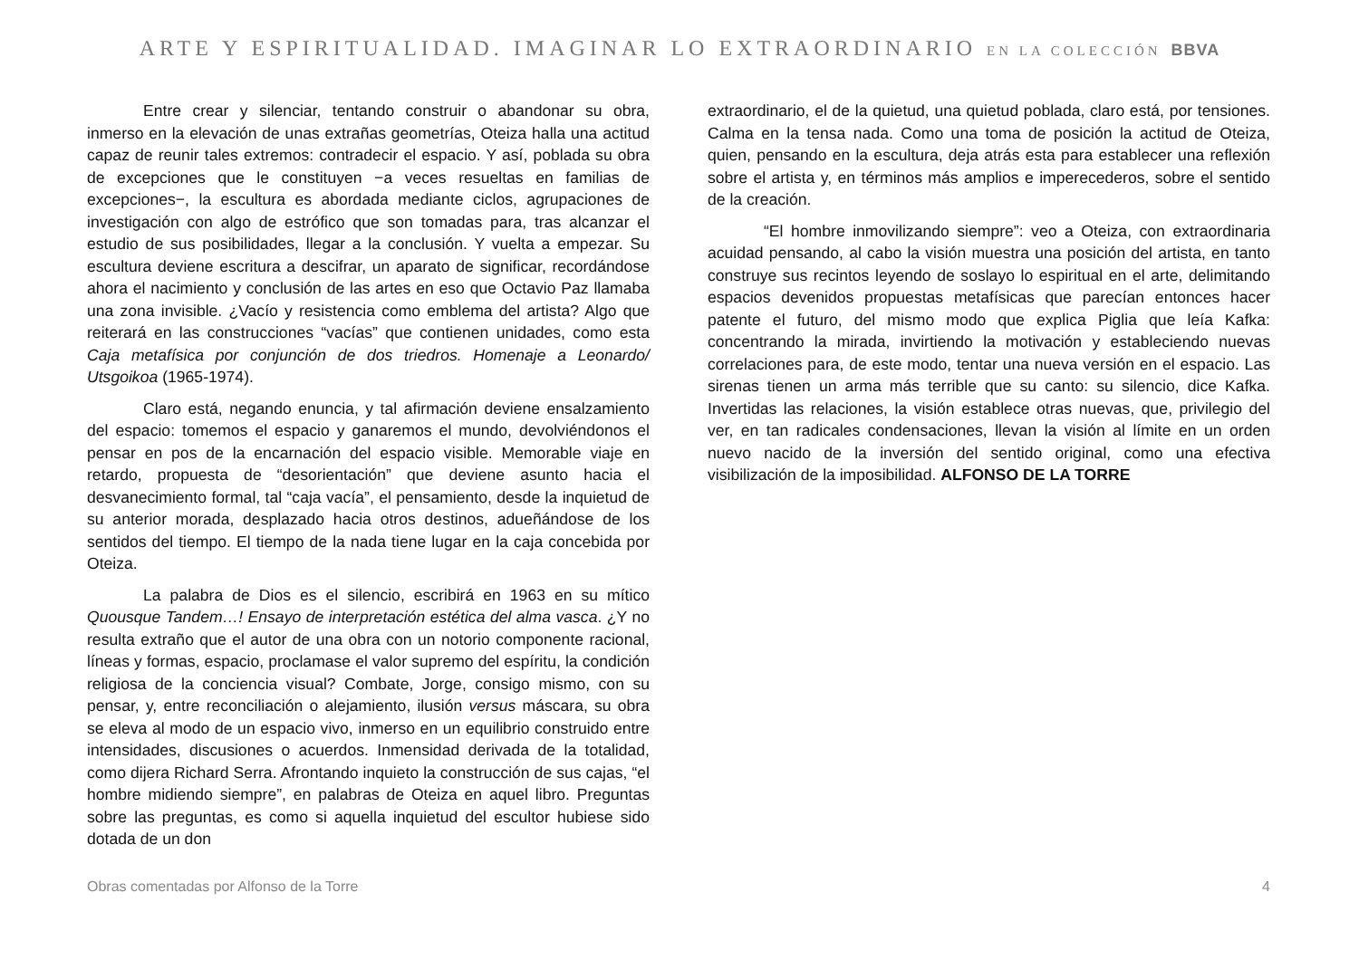ARTE Y ESPIRITUALIDAD. IMAGINAR LO EXTRAORDINARIO EN LA COLECCIÓN BBVA
Entre crear y silenciar, tentando construir o abandonar su obra, inmerso en la elevación de unas extrañas geometrías, Oteiza halla una actitud capaz de reunir tales extremos: contradecir el espacio. Y así, poblada su obra de excepciones que le constituyen −a veces resueltas en familias de excepciones−, la escultura es abordada mediante ciclos, agrupaciones de investigación con algo de estrófico que son tomadas para, tras alcanzar el estudio de sus posibilidades, llegar a la conclusión. Y vuelta a empezar. Su escultura deviene escritura a descifrar, un aparato de significar, recordándose ahora el nacimiento y conclusión de las artes en eso que Octavio Paz llamaba una zona invisible. ¿Vacío y resistencia como emblema del artista? Algo que reiterará en las construcciones “vacías” que contienen unidades, como esta Caja metafísica por conjunción de dos triedros. Homenaje a Leonardo/ Utsgoikoa (1965-1974).
Claro está, negando enuncia, y tal afirmación deviene ensalzamiento del espacio: tomemos el espacio y ganaremos el mundo, devolviéndonos el pensar en pos de la encarnación del espacio visible. Memorable viaje en retardo, propuesta de “desorientación” que deviene asunto hacia el desvanecimiento formal, tal “caja vacía”, el pensamiento, desde la inquietud de su anterior morada, desplazado hacia otros destinos, adueñándose de los sentidos del tiempo. El tiempo de la nada tiene lugar en la caja concebida por Oteiza.
La palabra de Dios es el silencio, escribirá en 1963 en su mítico Quousque Tandem…! Ensayo de interpretación estética del alma vasca. ¿Y no resulta extraño que el autor de una obra con un notorio componente racional, líneas y formas, espacio, proclamase el valor supremo del espíritu, la condición religiosa de la conciencia visual? Combate, Jorge, consigo mismo, con su pensar, y, entre reconciliación o alejamiento, ilusión versus máscara, su obra se eleva al modo de un espacio vivo, inmerso en un equilibrio construido entre intensidades, discusiones o acuerdos. Inmensidad derivada de la totalidad, como dijera Richard Serra. Afrontando inquieto la construcción de sus cajas, “el hombre midiendo siempre”, en palabras de Oteiza en aquel libro. Preguntas sobre las preguntas, es como si aquella inquietud del escultor hubiese sido dotada de un don
extraordinario, el de la quietud, una quietud poblada, claro está, por tensiones. Calma en la tensa nada. Como una toma de posición la actitud de Oteiza, quien, pensando en la escultura, deja atrás esta para establecer una reflexión sobre el artista y, en términos más amplios e imperecederos, sobre el sentido de la creación.
“El hombre inmovilizando siempre”: veo a Oteiza, con extraordinaria acuidad pensando, al cabo la visión muestra una posición del artista, en tanto construye sus recintos leyendo de soslayo lo espiritual en el arte, delimitando espacios devenidos propuestas metafísicas que parecían entonces hacer patente el futuro, del mismo modo que explica Piglia que leía Kafka: concentrando la mirada, invirtiendo la motivación y estableciendo nuevas correlaciones para, de este modo, tentar una nueva versión en el espacio. Las sirenas tienen un arma más terrible que su canto: su silencio, dice Kafka. Invertidas las relaciones, la visión establece otras nuevas, que, privilegio del ver, en tan radicales condensaciones, llevan la visión al límite en un orden nuevo nacido de la inversión del sentido original, como una efectiva visibilización de la imposibilidad. ALFONSO DE LA TORRE
Obras comentadas por Alfonso de la Torre 4